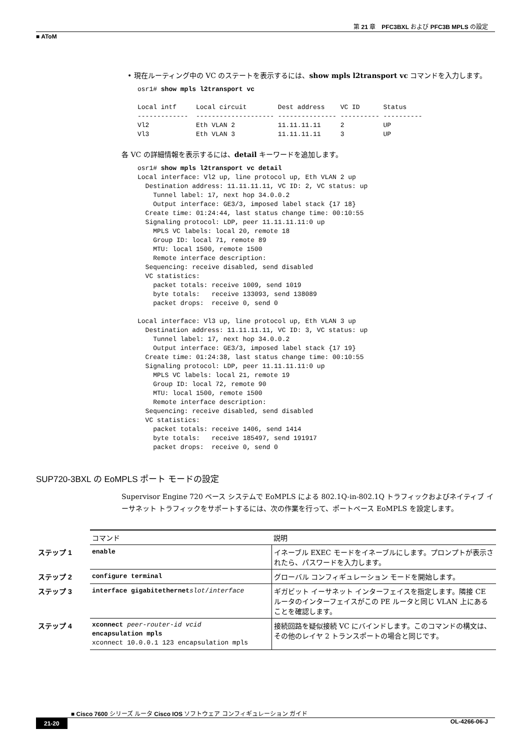第 21 章　PFC3BXL および PFC3B MPLS の設定
■ AToM
• 現在ルーティング中の VC のステートを表示するには、show mpls l2transport vc コマンドを入力します。
osr1# show mpls l2transport vc

Local intf     Local circuit        Dest address    VC ID      Status
-------------  -------------------- --------------- ---------- ----------
Vl2            Eth VLAN 2           11.11.11.11     2          UP
Vl3            Eth VLAN 3           11.11.11.11     3          UP
各 VC の詳細情報を表示するには、detail キーワードを追加します。
osr1# show mpls l2transport vc detail
Local interface: Vl2 up, line protocol up, Eth VLAN 2 up
  Destination address: 11.11.11.11, VC ID: 2, VC status: up
    Tunnel label: 17, next hop 34.0.0.2
    Output interface: GE3/3, imposed label stack {17 18}
  Create time: 01:24:44, last status change time: 00:10:55
  Signaling protocol: LDP, peer 11.11.11.11:0 up
    MPLS VC labels: local 20, remote 18
    Group ID: local 71, remote 89
    MTU: local 1500, remote 1500
    Remote interface description:
  Sequencing: receive disabled, send disabled
  VC statistics:
    packet totals: receive 1009, send 1019
    byte totals:   receive 133093, send 138089
    packet drops:  receive 0, send 0

Local interface: Vl3 up, line protocol up, Eth VLAN 3 up
  Destination address: 11.11.11.11, VC ID: 3, VC status: up
    Tunnel label: 17, next hop 34.0.0.2
    Output interface: GE3/3, imposed label stack {17 19}
  Create time: 01:24:38, last status change time: 00:10:55
  Signaling protocol: LDP, peer 11.11.11.11:0 up
    MPLS VC labels: local 21, remote 19
    Group ID: local 72, remote 90
    MTU: local 1500, remote 1500
    Remote interface description:
  Sequencing: receive disabled, send disabled
  VC statistics:
    packet totals: receive 1406, send 1414
    byte totals:   receive 185497, send 191917
    packet drops:  receive 0, send 0
SUP720-3BXL の EoMPLS ポート モードの設定
Supervisor Engine 720 ベース システムで EoMPLS による 802.1Q-in-802.1Q トラフィックおよびネイティブ イーサネット トラフィックをサポートするには、次の作業を行って、ポートベース EoMPLS を設定します。
| | コマンド | 説明 |
| ステップ 1 | enable | イネーブル EXEC モードをイネーブルにします。プロンプトが表示されたら、パスワードを入力します。 |
| ステップ 2 | configure terminal | グローバル コンフィギュレーション モードを開始します。 |
| ステップ 3 | interface gigabitethernet slot / interface | ギガビット イーサネット インターフェイスを指定します。隣接 CE ルータのインターフェイスがこの PE ルータと同じ VLAN 上にあることを確認します。 |
| ステップ 4 | xconnect peer-router-id vcid encapsulation mpls xconnect 10.0.0.1 123 encapsulation mpls | 接続回路を疑似接続 VC にバインドします。このコマンドの構文は、その他のレイヤ 2 トランスポートの場合と同じです。 |
■ Cisco 7600 シリーズ ルータ Cisco IOS ソフトウェア コンフィギュレーション ガイド
21-20 OL-4266-06-J